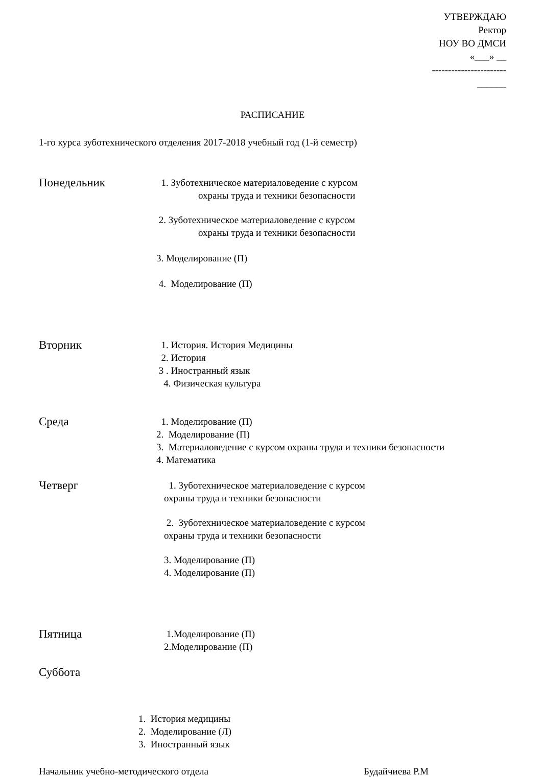УТВЕРЖДАЮ
Ректор
НОУ ВО ДМСИ
«___» __
-----------------------
______
РАСПИСАНИЕ
1-го курса зуботехнического отделения 2017-2018 учебный год (1-й семестр)
Понедельник
1. Зуботехническое материаловедение с курсом
охраны труда и техники безопасности
2. Зуботехническое материаловедение с курсом
охраны труда и техники безопасности
3. Моделирование (П)
4. Моделирование (П)
Вторник
1. История. История Медицины
2. История
3 . Иностранный язык
4. Физическая культура
Среда
1. Моделирование (П)
2. Моделирование (П)
3. Материаловедение с курсом охраны труда и техники безопасности
4. Математика
Четверг
1. Зуботехническое материаловедение с курсом
охраны труда и техники безопасности
2. Зуботехническое материаловедение с курсом
охраны труда и техники безопасности
3. Моделирование (П)
4. Моделирование (П)
Пятница
1.Моделирование (П)
2.Моделирование (П)
Суббота
1. История медицины
2. Моделирование (Л)
3. Иностранный язык
Начальник учебно-методического отдела Будайчиева Р.М